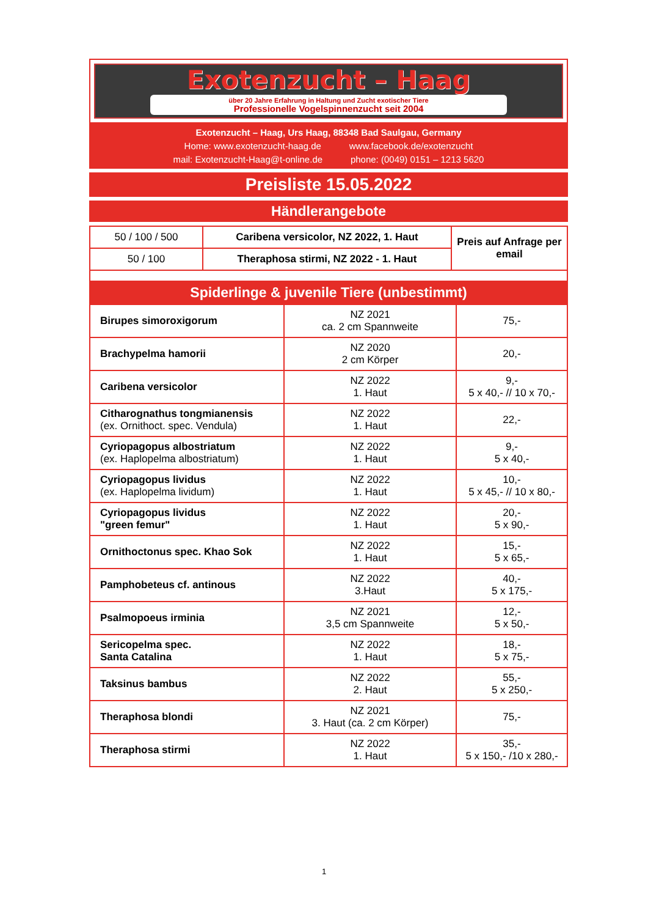Exotenzucht – Haag
über 20 Jahre Erfahrung in Haltung und Zucht exotischer Tiere
Professionelle Vogelspinnenzucht seit 2004
Exotenzucht – Haag, Urs Haag, 88348 Bad Saulgau, Germany
Home: www.exotenzucht-haag.de www.facebook.de/exotenzucht
mail: Exotenzucht-Haag@t-online.de phone: (0049) 0151 – 1213 5620
Preisliste 15.05.2022
Händlerangebote
| 50 / 100 / 500 | Caribena versicolor, NZ 2022, 1. Haut | Preis auf Anfrage per email |
| 50 / 100 | Theraphosa stirmi, NZ 2022 - 1. Haut | |
| Spiderlinge & juvenile Tiere (unbestimmt) | | |
| Birupes simoroxigorum | NZ 2021 ca. 2 cm Spannweite | 75,- |
| Brachypelma hamorii | NZ 2020 2 cm Körper | 20,- |
| Caribena versicolor | NZ 2022 1. Haut | 9,- 5 x 40,- // 10 x 70,- |
| Citharognathus tongmianensis (ex. Ornithoct. spec. Vendula) | NZ 2022 1. Haut | 22,- |
| Cyriopagopus albostriatum (ex. Haplopelma albostriatum) | NZ 2022 1. Haut | 9,- 5 x 40,- |
| Cyriopagopus lividus (ex. Haplopelma lividum) | NZ 2022 1. Haut | 10,- 5 x 45,- // 10 x 80,- |
| Cyriopagopus lividus "green femur" | NZ 2022 1. Haut | 20,- 5 x 90,- |
| Ornithoctonus spec. Khao Sok | NZ 2022 1. Haut | 15,- 5 x 65,- |
| Pamphobeteus cf. antinous | NZ 2022 3.Haut | 40,- 5 x 175,- |
| Psalmopoeus irminia | NZ 2021 3,5 cm Spannweite | 12,- 5 x 50,- |
| Sericopelma spec. Santa Catalina | NZ 2022 1. Haut | 18,- 5 x 75,- |
| Taksinus bambus | NZ 2022 2. Haut | 55,- 5 x 250,- |
| Theraphosa blondi | NZ 2021 3. Haut (ca. 2 cm Körper) | 75,- |
| Theraphosa stirmi | NZ 2022 1. Haut | 35,- 5 x 150,- /10 x 280,- |
1